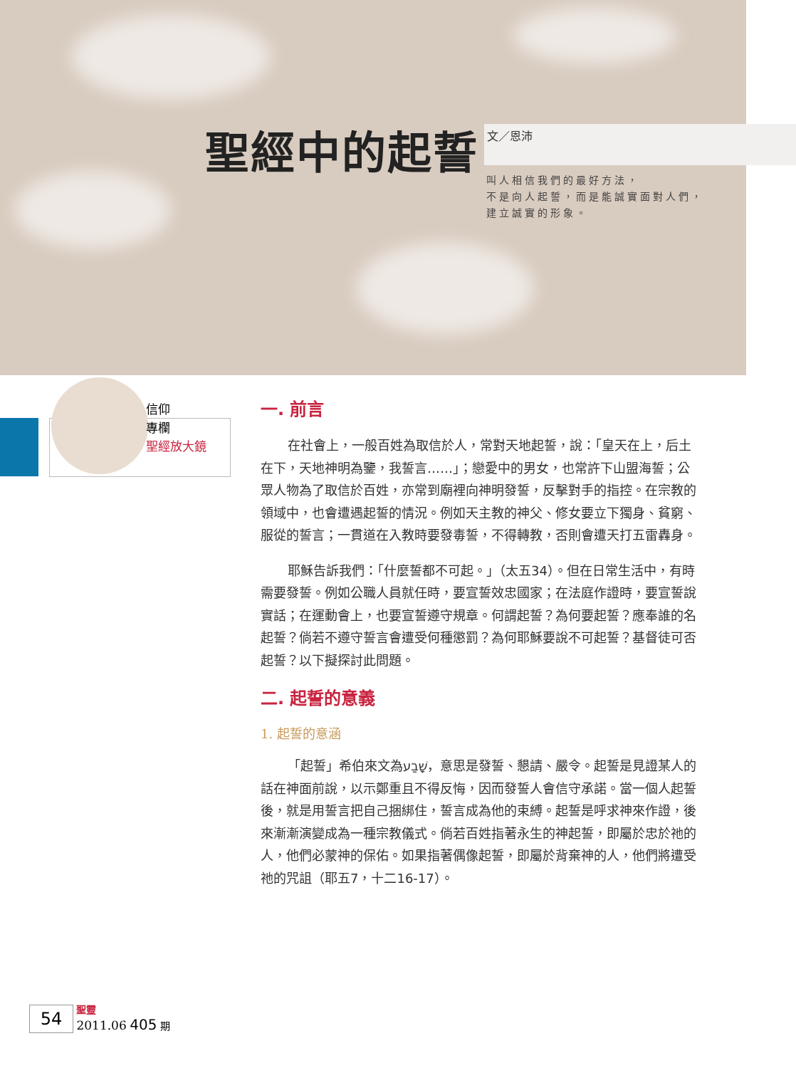聖經中的起誓 文／恩沛
叫人相信我們的最好方法，
不是向人起誓，而是能誠實面對人們，
建立誠實的形象。
信仰
專欄
聖經放大鏡
一. 前言
在社會上，一般百姓為取信於人，常對天地起誓，說：「皇天在上，后土在下，天地神明為鑒，我誓言……」；戀愛中的男女，也常許下山盟海誓；公眾人物為了取信於百姓，亦常到廟裡向神明發誓，反擊對手的指控。在宗教的領域中，也會遭遇起誓的情況。例如天主教的神父、修女要立下獨身、貧窮、服從的誓言；一貫道在入教時要發毒誓，不得轉教，否則會遭天打五雷轟身。
耶穌告訴我們：「什麼誓都不可起。」（太五34）。但在日常生活中，有時需要發誓。例如公職人員就任時，要宣誓效忠國家；在法庭作證時，要宣誓說實話；在運動會上，也要宣誓遵守規章。何謂起誓？為何要起誓？應奉誰的名起誓？倘若不遵守誓言會遭受何種懲罰？為何耶穌要說不可起誓？基督徒可否起誓？以下擬探討此問題。
二. 起誓的意義
1. 起誓的意涵
「起誓」希伯來文為שָׁבַע，意思是發誓、懇請、嚴令。起誓是見證某人的話在神面前說，以示鄭重且不得反悔，因而發誓人會信守承諾。當一個人起誓後，就是用誓言把自己捆綁住，誓言成為他的束縛。起誓是呼求神來作證，後來漸漸演變成為一種宗教儀式。倘若百姓指著永生的神起誓，即屬於忠於祂的人，他們必蒙神的保佑。如果指著偶像起誓，即屬於背棄神的人，他們將遭受祂的咒詛（耶五7，十二16-17）。
54 聖靈
2011.06 405 期